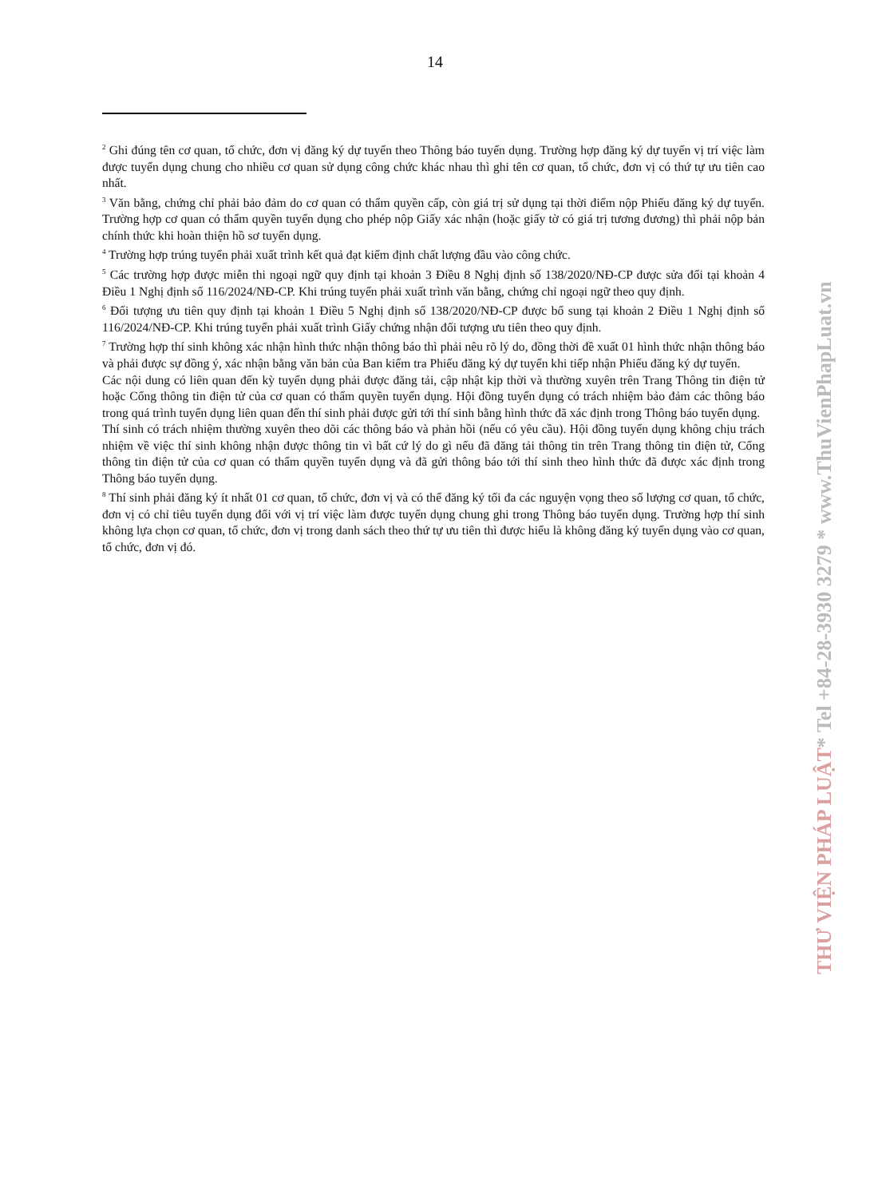14
<sup>2</sup> Ghi đúng tên cơ quan, tổ chức, đơn vị đăng ký dự tuyển theo Thông báo tuyển dụng. Trường hợp đăng ký dự tuyển vị trí việc làm được tuyển dụng chung cho nhiều cơ quan sử dụng công chức khác nhau thì ghi tên cơ quan, tổ chức, đơn vị có thứ tự ưu tiên cao nhất.
<sup>3</sup> Văn bằng, chứng chỉ phải bảo đảm do cơ quan có thẩm quyền cấp, còn giá trị sử dụng tại thời điểm nộp Phiếu đăng ký dự tuyển. Trường hợp cơ quan có thẩm quyền tuyển dụng cho phép nộp Giấy xác nhận (hoặc giấy tờ có giá trị tương đương) thì phải nộp bản chính thức khi hoàn thiện hồ sơ tuyển dụng.
<sup>4</sup> Trường hợp trúng tuyển phải xuất trình kết quả đạt kiểm định chất lượng đầu vào công chức.
<sup>5</sup> Các trường hợp được miễn thi ngoại ngữ quy định tại khoản 3 Điều 8 Nghị định số 138/2020/NĐ-CP được sửa đổi tại khoản 4 Điều 1 Nghị định số 116/2024/NĐ-CP. Khi trúng tuyển phải xuất trình văn bằng, chứng chỉ ngoại ngữ theo quy định.
<sup>6</sup> Đối tượng ưu tiên quy định tại khoản 1 Điều 5 Nghị định số 138/2020/NĐ-CP được bổ sung tại khoản 2 Điều 1 Nghị định số 116/2024/NĐ-CP. Khi trúng tuyển phải xuất trình Giấy chứng nhận đối tượng ưu tiên theo quy định.
<sup>7</sup> Trường hợp thí sinh không xác nhận hình thức nhận thông báo thì phải nêu rõ lý do, đồng thời đề xuất 01 hình thức nhận thông báo và phải được sự đồng ý, xác nhận bằng văn bản của Ban kiểm tra Phiếu đăng ký dự tuyển khi tiếp nhận Phiếu đăng ký dự tuyển.
Các nội dung có liên quan đến kỳ tuyển dụng phải được đăng tải, cập nhật kịp thời và thường xuyên trên Trang Thông tin điện tử hoặc Cổng thông tin điện tử của cơ quan có thẩm quyền tuyển dụng. Hội đồng tuyển dụng có trách nhiệm bảo đảm các thông báo trong quá trình tuyển dụng liên quan đến thí sinh phải được gửi tới thí sinh bằng hình thức đã xác định trong Thông báo tuyển dụng.
Thí sinh có trách nhiệm thường xuyên theo dõi các thông báo và phản hồi (nếu có yêu cầu). Hội đồng tuyển dụng không chịu trách nhiệm về việc thí sinh không nhận được thông tin vì bất cứ lý do gì nếu đã đăng tải thông tin trên Trang thông tin điện tử, Cổng thông tin điện tử của cơ quan có thẩm quyền tuyển dụng và đã gửi thông báo tới thí sinh theo hình thức đã được xác định trong Thông báo tuyển dụng.
<sup>8</sup> Thí sinh phải đăng ký ít nhất 01 cơ quan, tổ chức, đơn vị và có thể đăng ký tối đa các nguyện vọng theo số lượng cơ quan, tổ chức, đơn vị có chỉ tiêu tuyển dụng đối với vị trí việc làm được tuyển dụng chung ghi trong Thông báo tuyển dụng. Trường hợp thí sinh không lựa chọn cơ quan, tổ chức, đơn vị trong danh sách theo thứ tự ưu tiên thì được hiểu là không đăng ký tuyển dụng vào cơ quan, tổ chức, đơn vị đó.
THƯ VIỆN PHÁP LUẬT* Tel +84-28-3930 3279 * www.ThuVienPhapLuat.vn